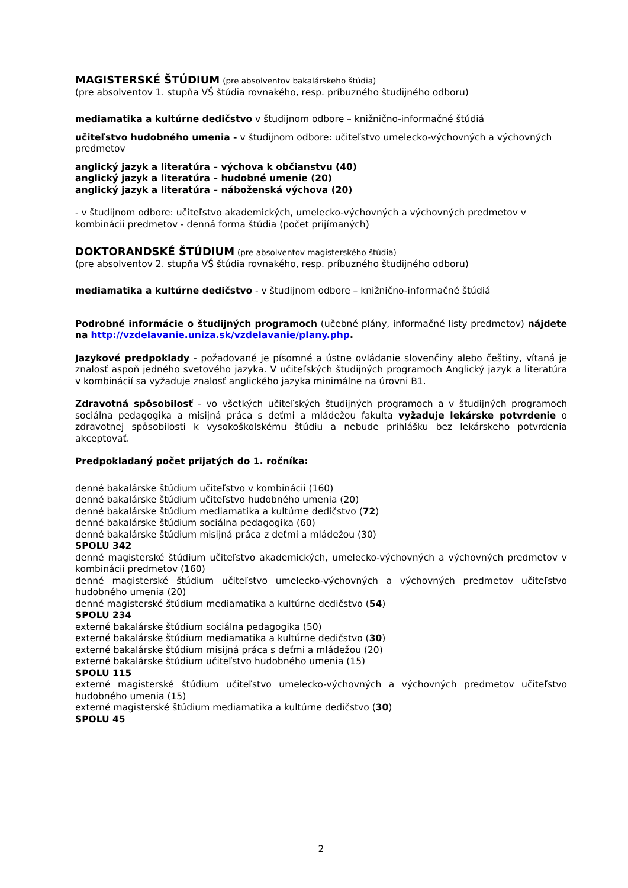MAGISTERSKÉ ŠTÚDIUM (pre absolventov bakalárskeho štúdia)
(pre absolventov 1. stupňa VŠ štúdia rovnakého, resp. príbuzného študijného odboru)
mediamatika a kultúrne dedičstvo v študijnom odbore – knižnično-informačné štúdiá
učiteľstvo hudobného umenia - v študijnom odbore: učiteľstvo umelecko-výchovných a výchovných predmetov
anglický jazyk a literatúra – výchova k občianstvu (40)
anglický jazyk a literatúra – hudobné umenie (20)
anglický jazyk a literatúra – náboženská výchova (20)
- v študijnom odbore: učiteľstvo akademických, umelecko-výchovných a výchovných predmetov v kombinácii predmetov - denná forma štúdia (počet prijímaných)
DOKTORANDSKÉ ŠTÚDIUM (pre absolventov magisterského štúdia)
(pre absolventov 2. stupňa VŠ štúdia rovnakého, resp. príbuzného študijného odboru)
mediamatika a kultúrne dedičstvo - v študijnom odbore – knižnično-informačné štúdiá
Podrobné informácie o študijných programoch (učebné plány, informačné listy predmetov) nájdete na http://vzdelavanie.uniza.sk/vzdelavanie/plany.php.
Jazykové predpoklady - požadované je písomné a ústne ovládanie slovenčiny alebo češtiny, vítaná je znalosť aspoň jedného svetového jazyka. V učiteľských študijných programoch Anglický jazyk a literatúra v kombinácií sa vyžaduje znalosť anglického jazyka minimálne na úrovni B1.
Zdravotná spôsobilosť - vo všetkých učiteľských študijných programoch a v študijných programoch sociálna pedagogika a misijná práca s deťmi a mládežou fakulta vyžaduje lekárske potvrdenie o zdravotnej spôsobilosti k vysokoškolskému štúdiu a nebude prihlášku bez lekárskeho potvrdenia akceptovať.
Predpokladaný počet prijatých do 1. ročníka:
denné bakalárske štúdium učiteľstvo v kombinácii (160)
denné bakalárske štúdium učiteľstvo hudobného umenia (20)
denné bakalárske štúdium mediamatika a kultúrne dedičstvo (72)
denné bakalárske štúdium sociálna pedagogika (60)
denné bakalárske štúdium misijná práca z deťmi a mládežou (30)
SPOLU 342
denné magisterské štúdium učiteľstvo akademických, umelecko-výchovných a výchovných predmetov v kombinácii predmetov (160)
denné magisterské štúdium učiteľstvo umelecko-výchovných a výchovných predmetov učiteľstvo hudobného umenia (20)
denné magisterské štúdium mediamatika a kultúrne dedičstvo (54)
SPOLU 234
externé bakalárske štúdium sociálna pedagogika (50)
externé bakalárske štúdium mediamatika a kultúrne dedičstvo (30)
externé bakalárske štúdium misijná práca s deťmi a mládežou (20)
externé bakalárske štúdium učiteľstvo hudobného umenia (15)
SPOLU 115
externé magisterské štúdium učiteľstvo umelecko-výchovných a výchovných predmetov učiteľstvo hudobného umenia (15)
externé magisterské štúdium mediamatika a kultúrne dedičstvo (30)
SPOLU 45
2